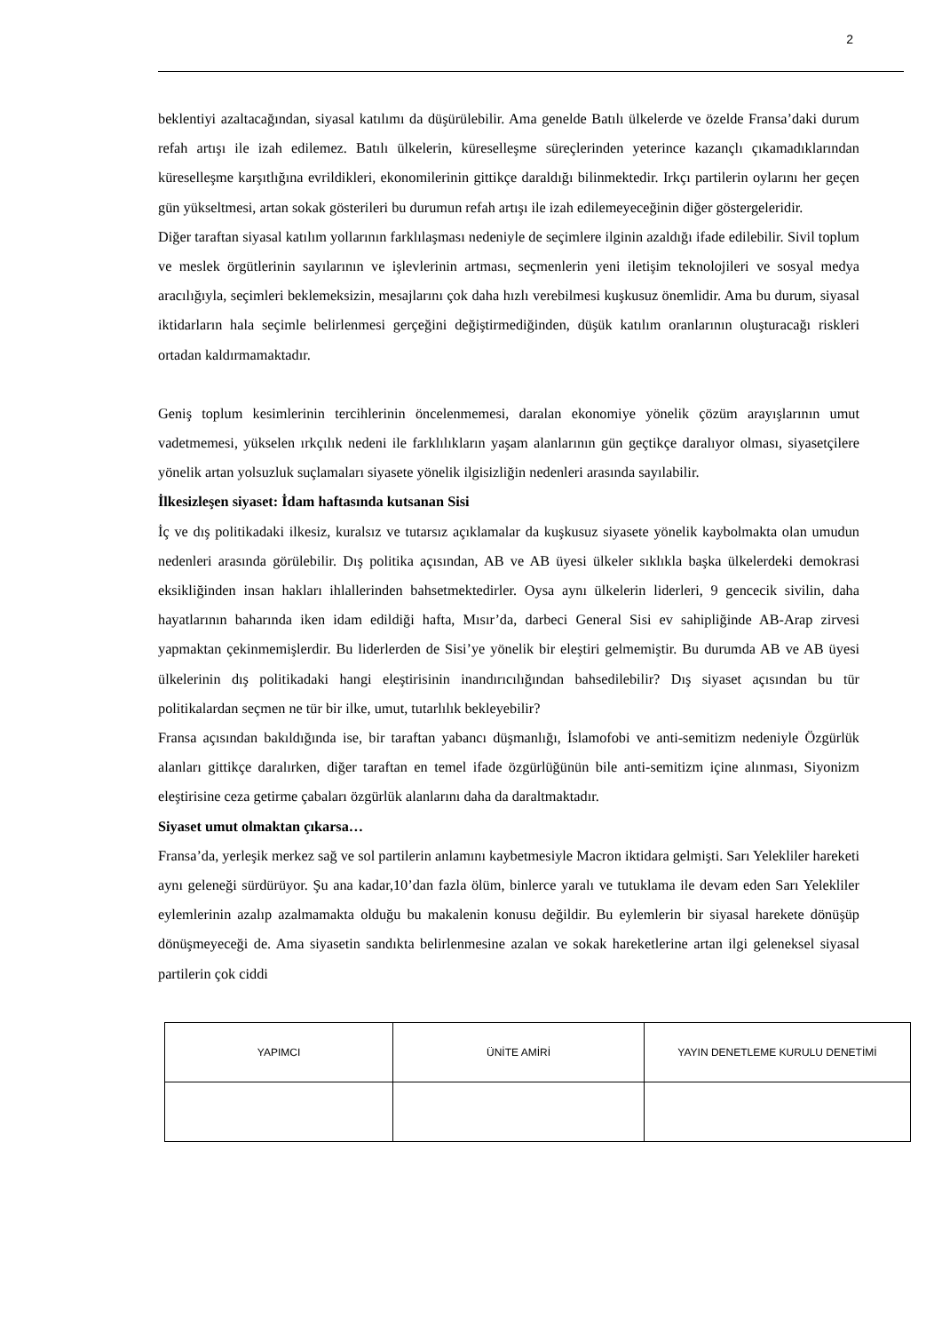2
beklentiyi azaltacağından, siyasal katılımı da düşürülebilir. Ama genelde Batılı ülkelerde ve özelde Fransa’daki durum refah artışı ile izah edilemez. Batılı ülkelerin, küreselleşme süreçlerinden yeterince kazançlı çıkamadıklarından küreselleşme karşıtlığına evrildikleri, ekonomilerinin gittikçe daraldığı bilinmektedir. Irkçı partilerin oylarını her geçen gün yükseltmesi, artan sokak gösterileri bu durumun refah artışı ile izah edilemeyeceğinin diğer göstergeleridir.
Diğer taraftan siyasal katılım yollarının farklılaşması nedeniyle de seçimlere ilginin azaldığı ifade edilebilir. Sivil toplum ve meslek örgütlerinin sayılarının ve işlevlerinin artması, seçmenlerin yeni iletişim teknolojileri ve sosyal medya aracılığıyla, seçimleri beklemeksizin, mesajlarını çok daha hızlı verebilmesi kuşkusuz önemlidir. Ama bu durum, siyasal iktidarların hala seçimle belirlenmesi gerçeğini değiştirmediğinden, düşük katılım oranlarının oluşturacağı riskleri ortadan kaldırmamaktadır.
Geniş toplum kesimlerinin tercihlerinin öncelenmemesi, daralan ekonomiye yönelik çözüm arayışlarının umut vadetmemesi, yükselen ırkçılık nedeni ile farklılıkların yaşam alanlarının gün geçtikçe daralıyor olması, siyasetçilere yönelik artan yolsuzluk suçlamaları siyasete yönelik ilgisizliğin nedenleri arasında sayılabilir.
İlkesizleşen siyaset: İdam haftasında kutsanan Sisi
İç ve dış politikadaki ilkesiz, kuralsız ve tutarsız açıklamalar da kuşkusuz siyasete yönelik kaybolmakta olan umudun nedenleri arasında görülebilir. Dış politika açısından, AB ve AB üyesi ülkeler sıklıkla başka ülkelerdeki demokrasi eksikliğinden insan hakları ihlallerinden bahsetmektedirler. Oysa aynı ülkelerin liderleri, 9 gencecik sivilin, daha hayatlarının baharında iken idam edildiği hafta, Mısır’da, darbeci General Sisi ev sahipliğinde AB-Arap zirvesi yapmaktan çekinmemişlerdir. Bu liderlerden de Sisi’ye yönelik bir eleştiri gelmemiştir. Bu durumda AB ve AB üyesi ülkelerinin dış politikadaki hangi eleştirisinin inandırıcılığından bahsedilebilir? Dış siyaset açısından bu tür politikalardan seçmen ne tür bir ilke, umut, tutarlılık bekleyebilir?
Fransa açısından bakıldığında ise, bir taraftan yabancı düşmanlığı, İslamofobi ve anti-semitizm nedeniyle Özgürlük alanları gittikçe daralırken, diğer taraftan en temel ifade özgürlüğünün bile anti-semitizm içine alınması, Siyonizm eleştirisine ceza getirme çabaları özgürlük alanlarını daha da daraltmaktadır.
Siyaset umut olmaktan çıkarsa…
Fransa’da, yerleşik merkez sağ ve sol partilerin anlamını kaybetmesiyle Macron iktidara gelmişti. Sarı Yelekliler hareketi aynı geleneği sürdürüyor. Şu ana kadar,10’dan fazla ölüm, binlerce yaralı ve tutuklama ile devam eden Sarı Yelekliler eylemlerinin azalıp azalmamakta olduğu bu makalenin konusu değildir. Bu eylemlerin bir siyasal harekete dönüşüp dönüşmeyeceği de. Ama siyasetin sandıkta belirlenmesine azalan ve sokak hareketlerine artan ilgi geleneksel siyasal partilerin çok ciddi
| YAPIMCI | ÜNİTE AMİRİ | YAYIN DENETLEME KURULU DENETİMİ |